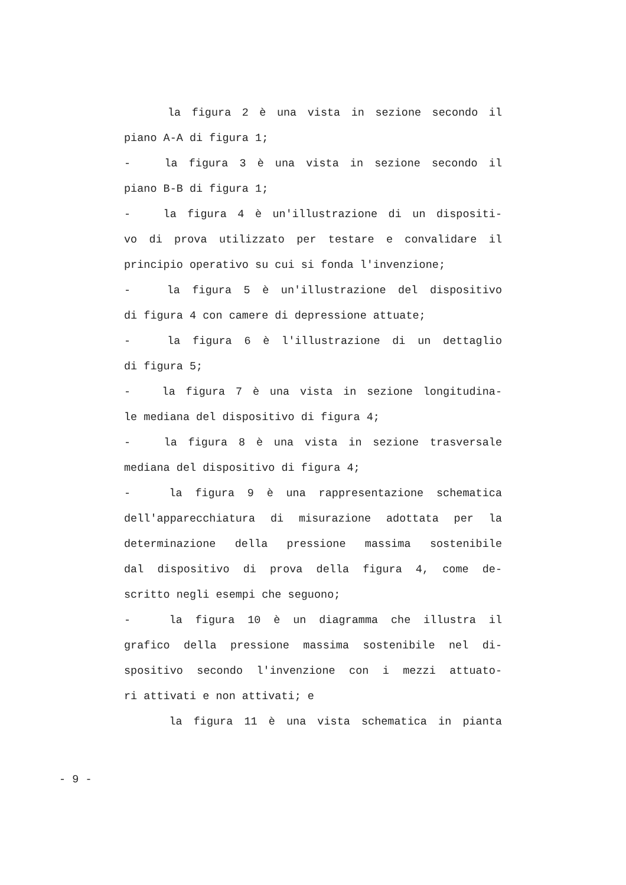la figura 2 è una vista in sezione secondo il
piano A-A di figura 1;
- la figura 3 è una vista in sezione secondo il
piano B-B di figura 1;
- la figura 4 è un'illustrazione di un dispositi-
vo di prova utilizzato per testare e convalidare il
principio operativo su cui si fonda l'invenzione;
- la figura 5 è un'illustrazione del dispositivo
di figura 4 con camere di depressione attuate;
- la figura 6 è l'illustrazione di un dettaglio
di figura 5;
- la figura 7 è una vista in sezione longitudina-
le mediana del dispositivo di figura 4;
- la figura 8 è una vista in sezione trasversale
mediana del dispositivo di figura 4;
- la figura 9 è una rappresentazione schematica
dell'apparecchiatura di misurazione adottata per la
determinazione della pressione massima sostenibile
dal dispositivo di prova della figura 4, come de-
scritto negli esempi che seguono;
- la figura 10 è un diagramma che illustra il
grafico della pressione massima sostenibile nel di-
spositivo secondo l'invenzione con i mezzi attuato-
ri attivati e non attivati; e
la figura 11 è una vista schematica in pianta
- 9 -